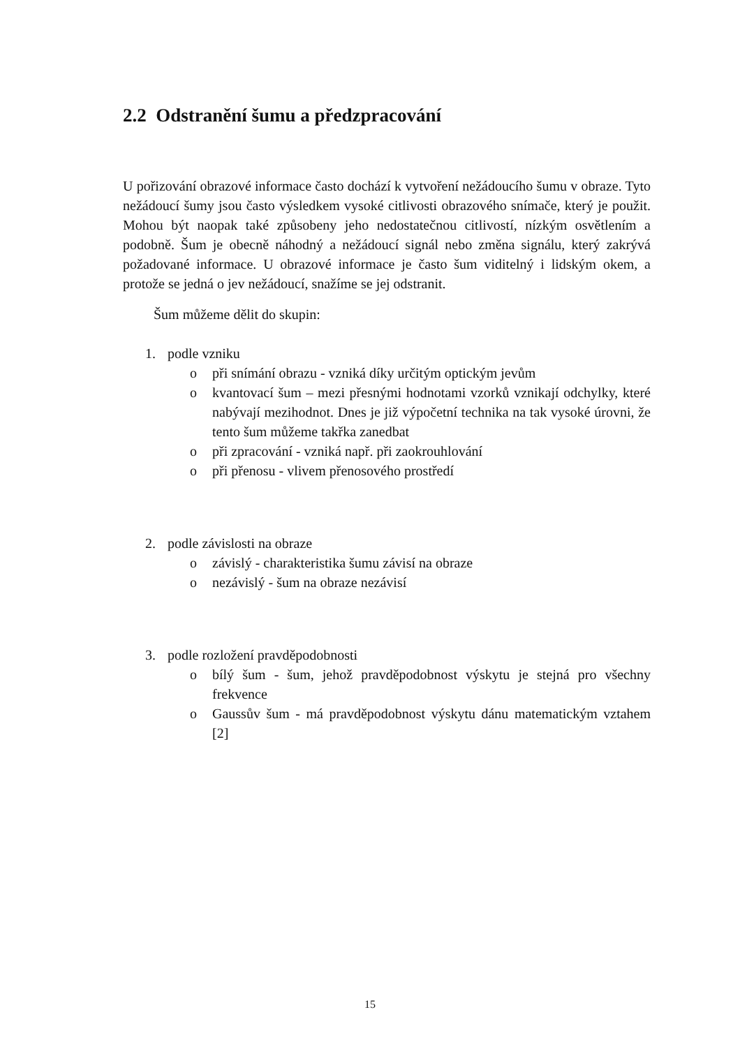2.2 Odstranění šumu a předzpracování
U pořizování obrazové informace často dochází k vytvoření nežádoucího šumu v obraze. Tyto nežádoucí šumy jsou často výsledkem vysoké citlivosti obrazového snímače, který je použit. Mohou být naopak také způsobeny jeho nedostatečnou citlivostí, nízkým osvětlením a podobně. Šum je obecně náhodný a nežádoucí signál nebo změna signálu, který zakrývá požadované informace. U obrazové informace je často šum viditelný i lidským okem, a protože se jedná o jev nežádoucí, snažíme se jej odstranit.
Šum můžeme dělit do skupin:
1. podle vzniku
o při snímání obrazu - vzniká díky určitým optickým jevům
o kvantovací šum – mezi přesnými hodnotami vzorků vznikají odchylky, které nabývají mezihodnot. Dnes je již výpočetní technika na tak vysoké úrovni, že tento šum můžeme takřka zanedbat
o při zpracování - vzniká např. při zaokrouhlování
o při přenosu - vlivem přenosového prostředí
2. podle závislosti na obraze
o závislý - charakteristika šumu závisí na obraze
o nezávislý - šum na obraze nezávisí
3. podle rozložení pravděpodobnosti
o bílý šum - šum, jehož pravděpodobnost výskytu je stejná pro všechny frekvence
o Gaussův šum - má pravděpodobnost výskytu dánu matematickým vztahem [2]
15